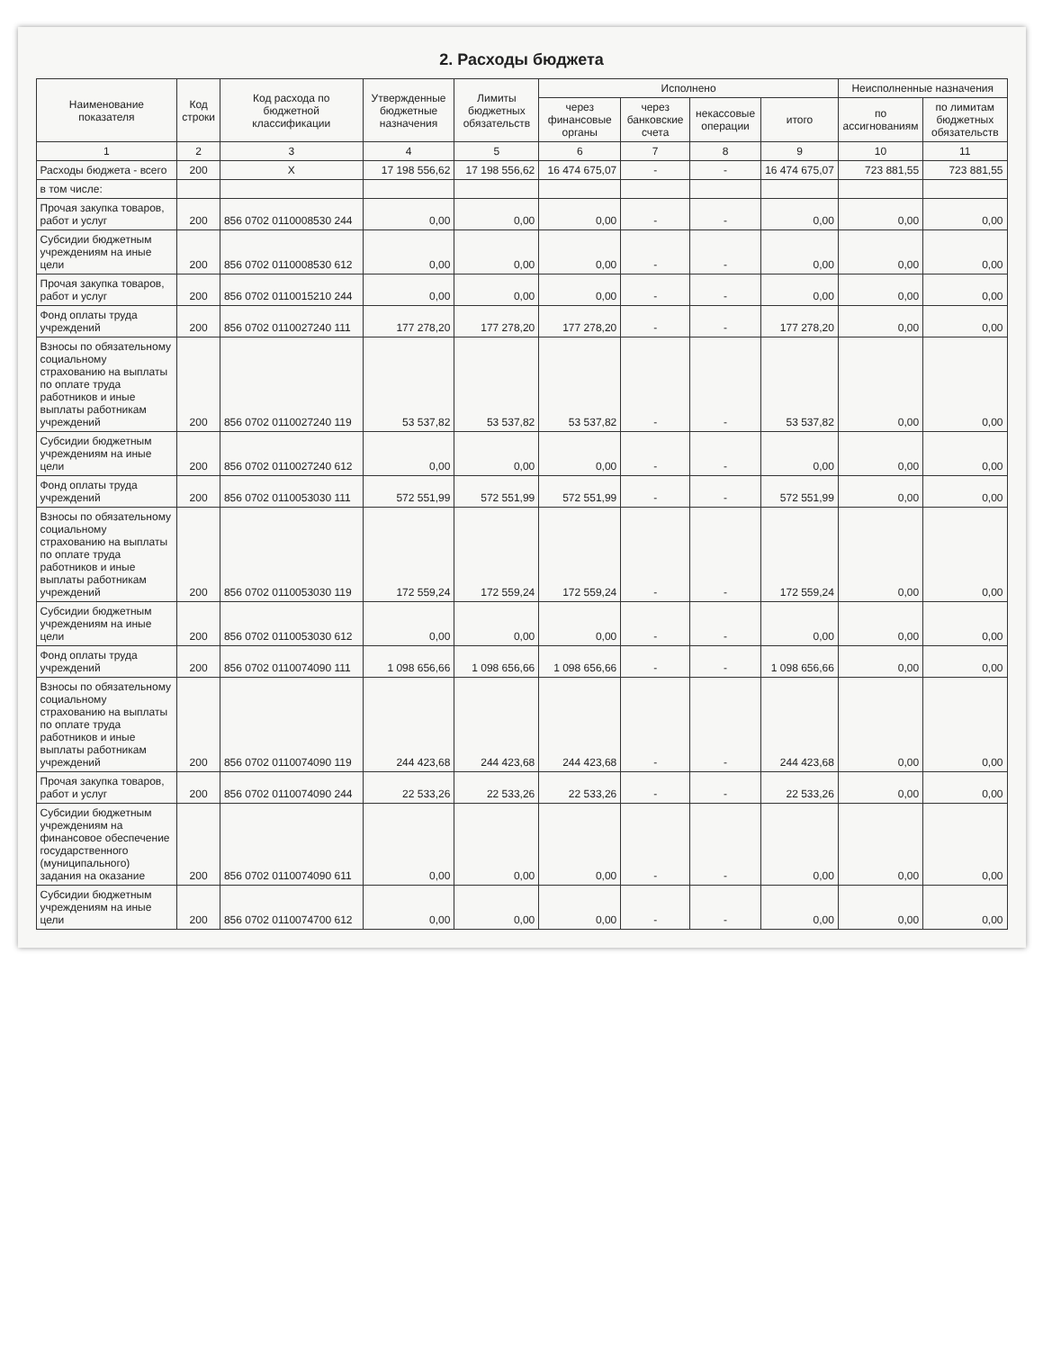2. Расходы бюджета
| Наименование показателя | Код строки | Код расхода по бюджетной классификации | Утвержденные бюджетные назначения | Лимиты бюджетных обязательств | Исполнено | | | | Неисполненные назначения | |
| --- | --- | --- | --- | --- | --- | --- | --- | --- | --- | --- |
| | | | | | через финансовые органы | через банковские счета | некассовые операции | итого | по ассигнованиям | по лимитам бюджетных обязательств |
| 1 | 2 | 3 | 4 | 5 | 6 | 7 | 8 | 9 | 10 | 11 |
| Расходы бюджета - всего | 200 | X | 17 198 556,62 | 17 198 556,62 | 16 474 675,07 | - | - | 16 474 675,07 | 723 881,55 | 723 881,55 |
| в том числе: | | | | | | | | | | |
| Прочая закупка товаров, работ и услуг | 200 | 856 0702 0110008530 244 | 0,00 | 0,00 | 0,00 | - | - | 0,00 | 0,00 | 0,00 |
| Субсидии бюджетным учреждениям на иные цели | 200 | 856 0702 0110008530 612 | 0,00 | 0,00 | 0,00 | - | - | 0,00 | 0,00 | 0,00 |
| Прочая закупка товаров, работ и услуг | 200 | 856 0702 0110015210 244 | 0,00 | 0,00 | 0,00 | - | - | 0,00 | 0,00 | 0,00 |
| Фонд оплаты труда учреждений | 200 | 856 0702 0110027240 111 | 177 278,20 | 177 278,20 | 177 278,20 | - | - | 177 278,20 | 0,00 | 0,00 |
| Взносы по обязательному социальному страхованию на выплаты по оплате труда работников и иные выплаты работникам учреждений | 200 | 856 0702 0110027240 119 | 53 537,82 | 53 537,82 | 53 537,82 | - | - | 53 537,82 | 0,00 | 0,00 |
| Субсидии бюджетным учреждениям на иные цели | 200 | 856 0702 0110027240 612 | 0,00 | 0,00 | 0,00 | - | - | 0,00 | 0,00 | 0,00 |
| Фонд оплаты труда учреждений | 200 | 856 0702 0110053030 111 | 572 551,99 | 572 551,99 | 572 551,99 | - | - | 572 551,99 | 0,00 | 0,00 |
| Взносы по обязательному социальному страхованию на выплаты по оплате труда работников и иные выплаты работникам учреждений | 200 | 856 0702 0110053030 119 | 172 559,24 | 172 559,24 | 172 559,24 | - | - | 172 559,24 | 0,00 | 0,00 |
| Субсидии бюджетным учреждениям на иные цели | 200 | 856 0702 0110053030 612 | 0,00 | 0,00 | 0,00 | - | - | 0,00 | 0,00 | 0,00 |
| Фонд оплаты труда учреждений | 200 | 856 0702 0110074090 111 | 1 098 656,66 | 1 098 656,66 | 1 098 656,66 | - | - | 1 098 656,66 | 0,00 | 0,00 |
| Взносы по обязательному социальному страхованию на выплаты по оплате труда работников и иные выплаты работникам учреждений | 200 | 856 0702 0110074090 119 | 244 423,68 | 244 423,68 | 244 423,68 | - | - | 244 423,68 | 0,00 | 0,00 |
| Прочая закупка товаров, работ и услуг | 200 | 856 0702 0110074090 244 | 22 533,26 | 22 533,26 | 22 533,26 | - | - | 22 533,26 | 0,00 | 0,00 |
| Субсидии бюджетным учреждениям на финансовое обеспечение государственного (муниципального) задания на оказание | 200 | 856 0702 0110074090 611 | 0,00 | 0,00 | 0,00 | - | - | 0,00 | 0,00 | 0,00 |
| Субсидии бюджетным учреждениям на иные цели | 200 | 856 0702 0110074700 612 | 0,00 | 0,00 | 0,00 | - | - | 0,00 | 0,00 | 0,00 |